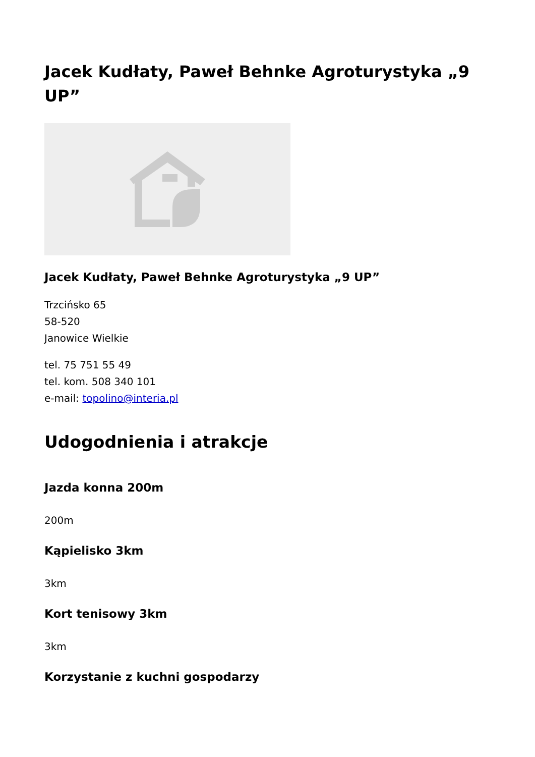Jacek Kudłaty, Paweł Behnke Agroturystyka „9 UP”
Jacek Kudłaty, Paweł Behnke Agroturystyka „9 UP”
Trzcińsko 65
58-520
Janowice Wielkie
tel. 75 751 55 49
tel. kom. 508 340 101
e-mail: topolino@interia.pl
Udogodnienia i atrakcje
Jazda konna 200m
200m
Kąpielisko 3km
3km
Kort tenisowy 3km
3km
Korzystanie z kuchni gospodarzy